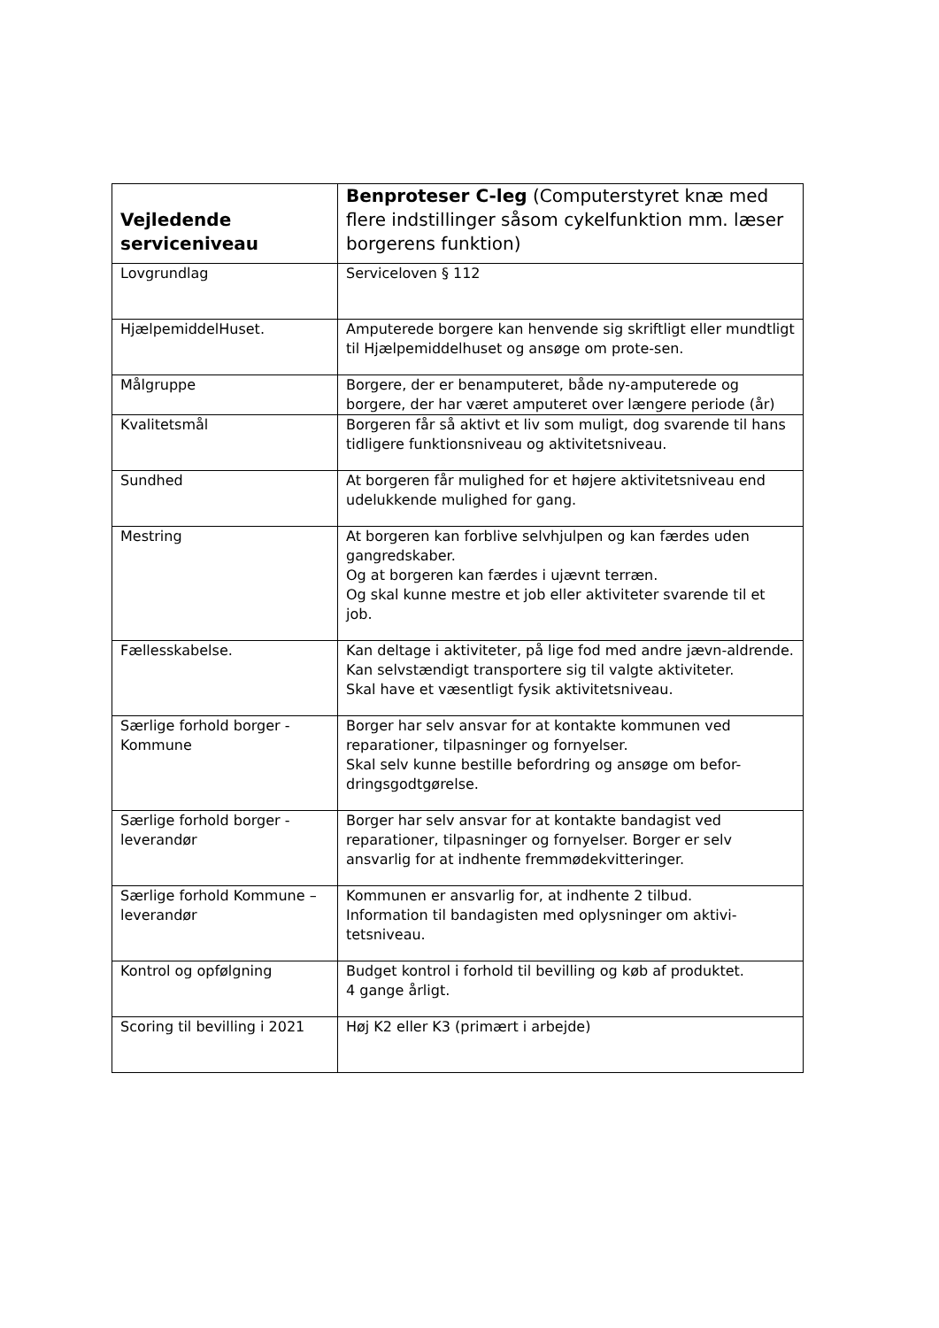| Vejledende serviceniveau | Benproteser C-leg (Computerstyret knæ med flere indstillinger såsom cykelfunktion mm. læser borgerens funktion) |
| --- | --- |
| Lovgrundlag | Serviceloven § 112 |
| HjælpemiddelHuset. | Amputerede borgere kan henvende sig skriftligt eller mundtligt til Hjælpemiddelhuset og ansøge om prote-sen. |
| Målgruppe | Borgere, der er benamputeret, både ny-amputerede og borgere, der har været amputeret over længere periode (år) |
| Kvalitetsmål | Borgeren får så aktivt et liv som muligt, dog svarende til hans tidligere funktionsniveau og aktivitetsniveau. |
| Sundhed | At borgeren får mulighed for et højere aktivitetsniveau end udelukkende mulighed for gang. |
| Mestring | At borgeren kan forblive selvhjulpen og kan færdes uden gangredskaber. Og at borgeren kan færdes i ujævnt terræn. Og skal kunne mestre et job eller aktiviteter svarende til et job. |
| Fællesskabelse. | Kan deltage i aktiviteter, på lige fod med andre jævn-aldrende. Kan selvstændigt transportere sig til valgte aktiviteter. Skal have et væsentligt fysik aktivitetsniveau. |
| Særlige forhold borger - Kommune | Borger har selv ansvar for at kontakte kommunen ved reparationer, tilpasninger og fornyelser. Skal selv kunne bestille befordring og ansøge om befor-dringsgodtgørelse. |
| Særlige forhold borger - leverandør | Borger har selv ansvar for at kontakte bandagist ved reparationer, tilpasninger og fornyelser. Borger er selv ansvarlig for at indhente fremmødekvitteringer. |
| Særlige forhold Kommune – leverandør | Kommunen er ansvarlig for, at indhente 2 tilbud. Information til bandagisten med oplysninger om aktivi-tetsniveau. |
| Kontrol og opfølgning | Budget kontrol i forhold til bevilling og køb af produktet. 4 gange årligt. |
| Scoring til bevilling i 2021 | Høj K2 eller K3 (primært i arbejde) |